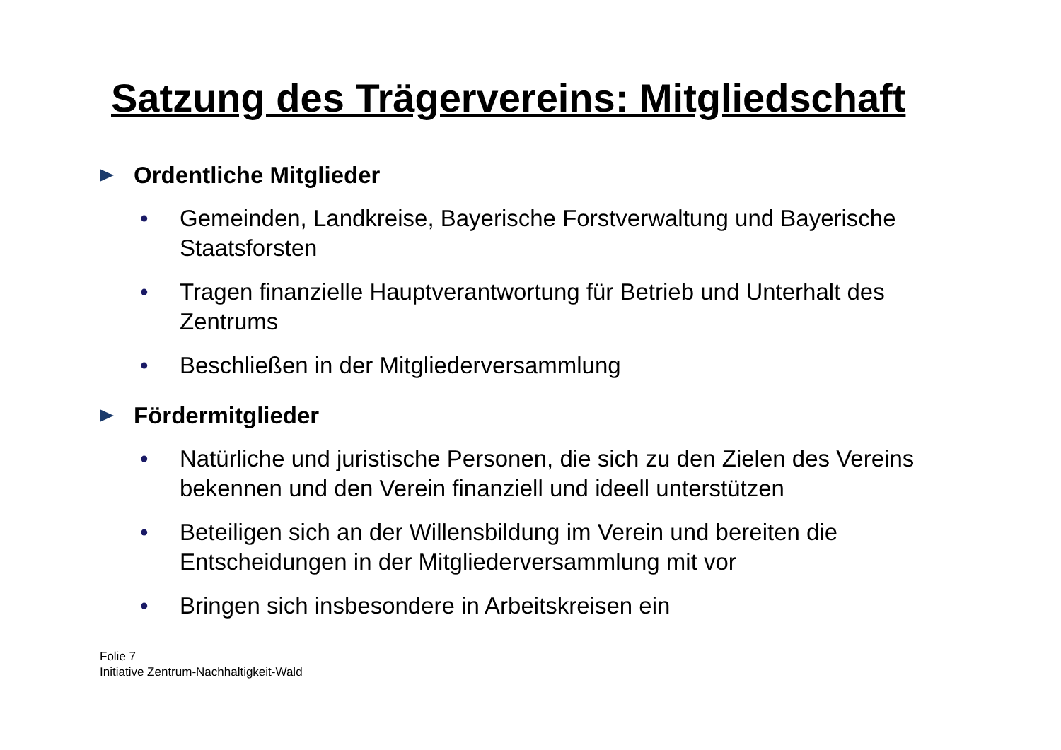Satzung des Trägervereins: Mitgliedschaft
Ordentliche Mitglieder
• Gemeinden, Landkreise, Bayerische Forstverwaltung und Bayerische Staatsforsten
• Tragen finanzielle Hauptverantwortung für Betrieb und Unterhalt des Zentrums
• Beschließen in der Mitgliederversammlung
Fördermitglieder
• Natürliche und juristische Personen, die sich zu den Zielen des Vereins bekennen und den Verein finanziell und ideell unterstützen
• Beteiligen sich an der Willensbildung im Verein und bereiten die Entscheidungen in der Mitgliederversammlung mit vor
• Bringen sich insbesondere in Arbeitskreisen ein
Folie 7
Initiative Zentrum-Nachhaltigkeit-Wald